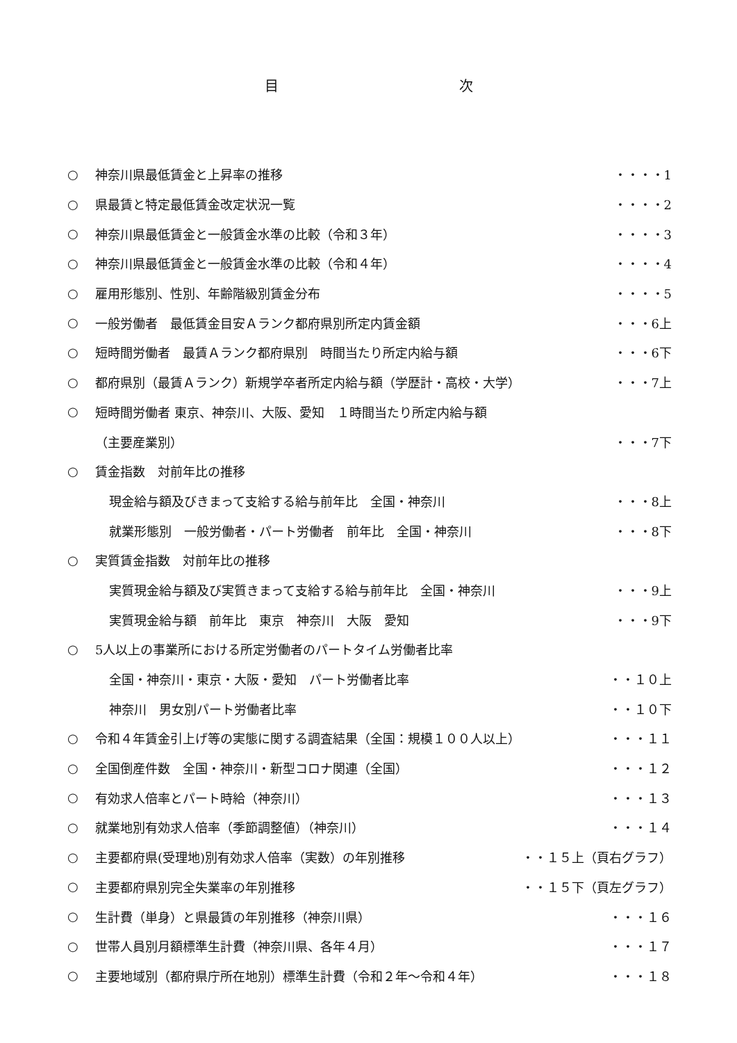目 次
○ 神奈川県最低賃金と上昇率の推移 ・・・・1
○ 県最賃と特定最低賃金改定状況一覧 ・・・・2
○ 神奈川県最低賃金と一般賃金水準の比較（令和３年） ・・・・3
○ 神奈川県最低賃金と一般賃金水準の比較（令和４年） ・・・・4
○ 雇用形態別、性別、年齢階級別賃金分布 ・・・・5
○ 一般労働者　最低賃金目安Ａランク都府県別所定内賃金額 ・・・6上
○ 短時間労働者　最賃Ａランク都府県別　時間当たり所定内給与額 ・・・6下
○ 都府県別（最賃Ａランク）新規学卒者所定内給与額（学歴計・高校・大学） ・・・7上
○ 短時間労働者 東京、神奈川、大阪、愛知　１時間当たり所定内給与額
（主要産業別） ・・・7下
○ 賃金指数　対前年比の推移
現金給与額及びきまって支給する給与前年比　全国・神奈川 ・・・8上
就業形態別　一般労働者・パート労働者　前年比　全国・神奈川 ・・・8下
○ 実質賃金指数　対前年比の推移
実質現金給与額及び実質きまって支給する給与前年比　全国・神奈川 ・・・9上
実質現金給与額　前年比　東京　神奈川　大阪　愛知 ・・・9下
○ 5人以上の事業所における所定労働者のパートタイム労働者比率
全国・神奈川・東京・大阪・愛知　パート労働者比率 ・・１０上
神奈川　男女別パート労働者比率 ・・１０下
○ 令和４年賃金引上げ等の実態に関する調査結果（全国：規模１００人以上） ・・・１１
○ 全国倒産件数　全国・神奈川・新型コロナ関連（全国） ・・・１２
○ 有効求人倍率とパート時給（神奈川） ・・・１３
○ 就業地別有効求人倍率（季節調整値）（神奈川） ・・・１４
○ 主要都府県(受理地)別有効求人倍率（実数）の年別推移 ・・１５上（頁右グラフ）
○ 主要都府県別完全失業率の年別推移 ・・１５下（頁左グラフ）
○ 生計費（単身）と県最賃の年別推移（神奈川県） ・・・１６
○ 世帯人員別月額標準生計費（神奈川県、各年４月） ・・・１７
○ 主要地域別（都府県庁所在地別）標準生計費（令和２年～令和４年） ・・・１８